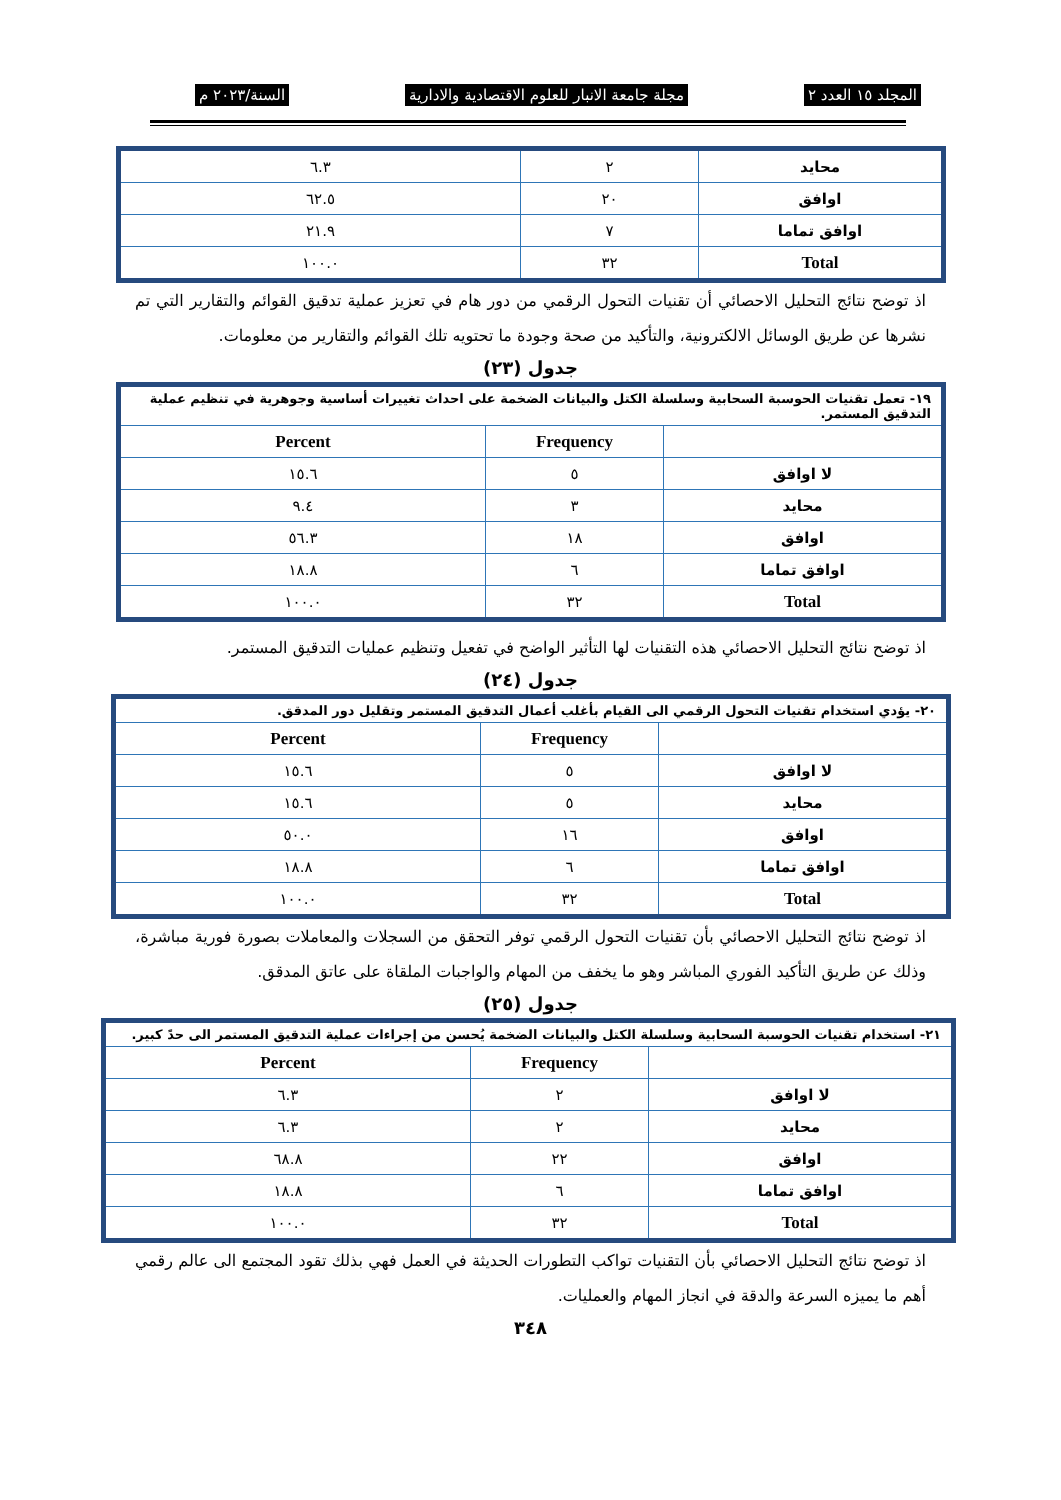المجلد ١٥ العدد ٢ مجلة جامعة الانبار للعلوم الاقتصادية والادارية السنة/٢٠٢٣ م
| محايد | ٢ | ٦.٣ |
| اوافق | ٢٠ | ٦٢.٥ |
| اوافق تماما | ٧ | ٢١.٩ |
| Total | ٣٢ | ١٠٠.٠ |
اذ توضح نتائج التحليل الاحصائي أن تقنيات التحول الرقمي من دور هام في تعزيز عملية تدقيق القوائم والتقارير التي تم نشرها عن طريق الوسائل الالكترونية، والتأكيد من صحة وجودة ما تحتويه تلك القوائم والتقارير من معلومات.
جدول (٢٣)
| ١٩- تعمل تقنيات الحوسبة السحابية وسلسلة الكتل والبيانات الضخمة على احداث تغييرات أساسية وجوهرية في تنظيم عملية التدقيق المستمر. | | |
| | Frequency | Percent |
| لا اوافق | ٥ | ١٥.٦ |
| محايد | ٣ | ٩.٤ |
| اوافق | ١٨ | ٥٦.٣ |
| اوافق تماما | ٦ | ١٨.٨ |
| Total | ٣٢ | ١٠٠.٠ |
اذ توضح نتائج التحليل الاحصائي هذه التقنيات لها التأثير الواضح في تفعيل وتنظيم عمليات التدقيق المستمر.
جدول (٢٤)
| ٢٠- يؤدي استخدام تقنيات التحول الرقمي الى القيام بأغلب أعمال التدقيق المستمر وتقليل دور المدقق. | | |
| | Frequency | Percent |
| لا اوافق | ٥ | ١٥.٦ |
| محايد | ٥ | ١٥.٦ |
| اوافق | ١٦ | ٥٠.٠ |
| اوافق تماما | ٦ | ١٨.٨ |
| Total | ٣٢ | ١٠٠.٠ |
اذ توضح نتائج التحليل الاحصائي بأن تقنيات التحول الرقمي توفر التحقق من السجلات والمعاملات بصورة فورية مباشرة، وذلك عن طريق التأكيد الفوري المباشر وهو ما يخفف من المهام والواجبات الملقاة على عاتق المدقق.
جدول (٢٥)
| ٢١- استخدام تقنيات الحوسبة السحابية وسلسلة الكتل والبيانات الضخمة يُحسن من إجراءات عملية التدقيق المستمر الى حدً كبير. | | |
| | Frequency | Percent |
| لا اوافق | ٢ | ٦.٣ |
| محايد | ٢ | ٦.٣ |
| اوافق | ٢٢ | ٦٨.٨ |
| اوافق تماما | ٦ | ١٨.٨ |
| Total | ٣٢ | ١٠٠.٠ |
اذ توضح نتائج التحليل الاحصائي بأن التقنيات تواكب التطورات الحديثة في العمل فهي بذلك تقود المجتمع الى عالم رقمي أهم ما يميزه السرعة والدقة في انجاز المهام والعمليات.
٣٤٨